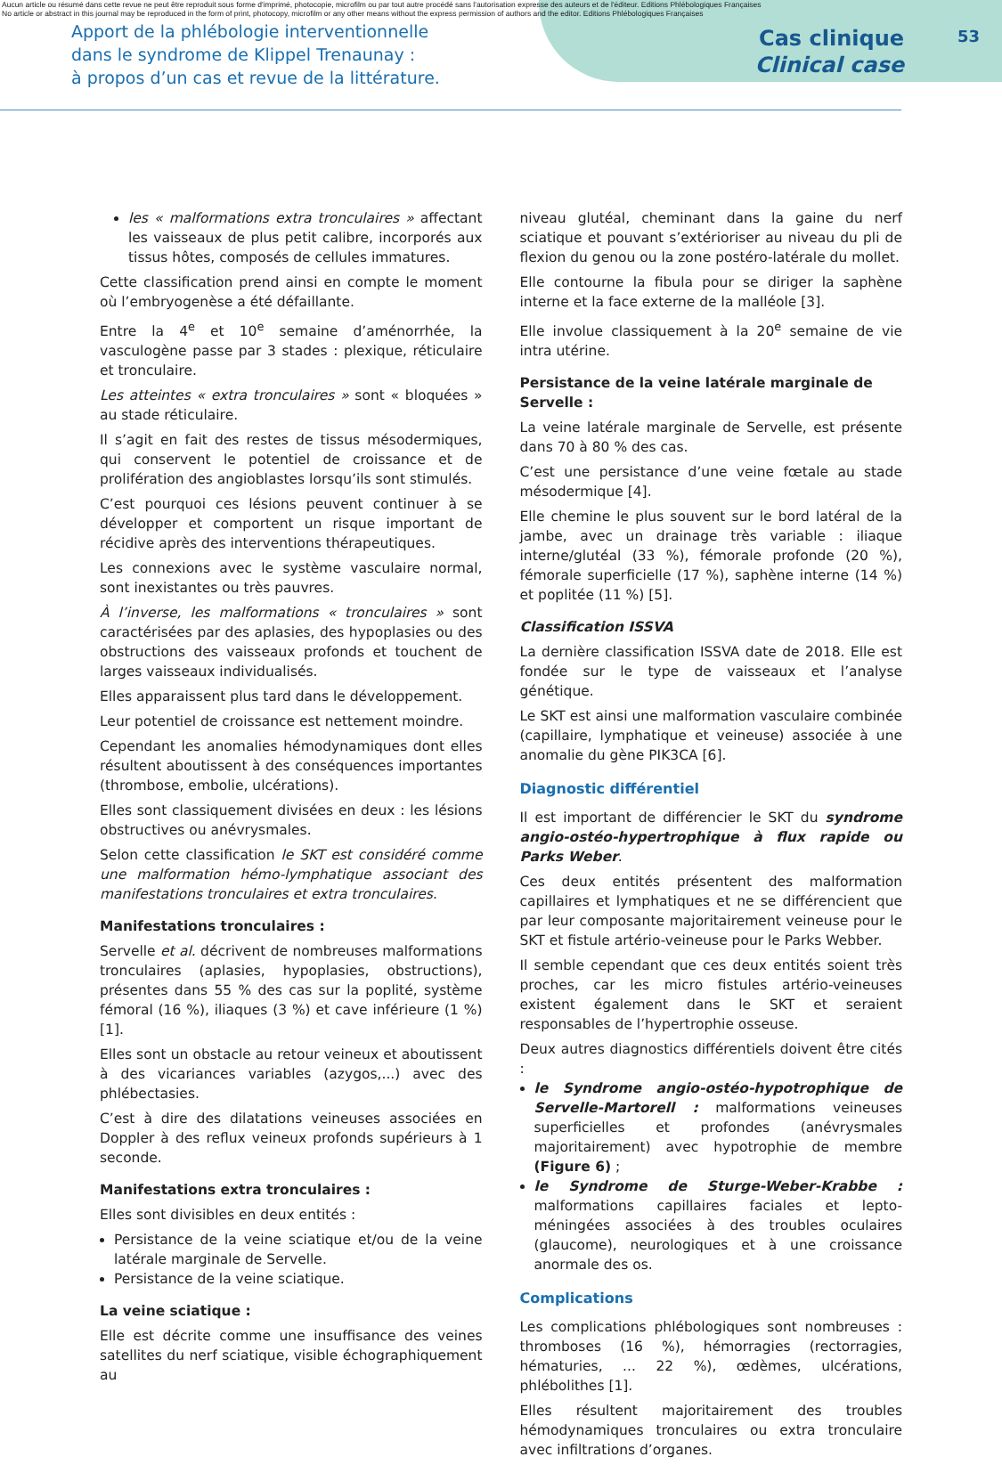Aucun article ou résumé dans cette revue ne peut être reproduit sous forme d'imprimé, photocopie, microfilm ou par tout autre procédé sans l'autorisation expresse des auteurs et de l'éditeur. Editions Phlébologiques Françaises
No article or abstract in this journal may be reproduced in the form of print, photocopy, microfilm or any other means without the express permission of authors and the editor. Editions Phlébologiques Françaises
53
Apport de la phlébologie interventionnelle
dans le syndrome de Klippel Trenaunay :
à propos d’un cas et revue de la littérature.
Cas clinique
Clinical case
les « malformations extra tronculaires » affectant les vaisseaux de plus petit calibre, incorporés aux tissus hôtes, composés de cellules immatures.
Cette classification prend ainsi en compte le moment où l’embryogenèse a été défaillante.
Entre la 4<sup>e</sup> et 10<sup>e</sup> semaine d’aménorrhée, la vasculogène passe par 3 stades : plexique, réticulaire et tronculaire.
Les atteintes « extra tronculaires » sont « bloquées » au stade réticulaire.
Il s’agit en fait des restes de tissus mésodermiques, qui conservent le potentiel de croissance et de prolifération des angioblastes lorsqu’ils sont stimulés.
C’est pourquoi ces lésions peuvent continuer à se développer et comportent un risque important de récidive après des interventions thérapeutiques.
Les connexions avec le système vasculaire normal, sont inexistantes ou très pauvres.
À l’inverse, les malformations « tronculaires » sont caractérisées par des aplasies, des hypoplasies ou des obstructions des vaisseaux profonds et touchent de larges vaisseaux individualisés.
Elles apparaissent plus tard dans le développement.
Leur potentiel de croissance est nettement moindre.
Cependant les anomalies hémodynamiques dont elles résultent aboutissent à des conséquences importantes (thrombose, embolie, ulcérations).
Elles sont classiquement divisées en deux : les lésions obstructives ou anévrysmales.
Selon cette classification le SKT est considéré comme une malformation hémo-lymphatique associant des manifestations tronculaires et extra tronculaires.
Manifestations tronculaires :
Servelle et al. décrivent de nombreuses malformations tronculaires (aplasies, hypoplasies, obstructions), présentes dans 55 % des cas sur la poplité, système fémoral (16 %), iliaques (3 %) et cave inférieure (1 %) [1].
Elles sont un obstacle au retour veineux et aboutissent à des vicariances variables (azygos,...) avec des phlébectasies.
C’est à dire des dilatations veineuses associées en Doppler à des reflux veineux profonds supérieurs à 1 seconde.
Manifestations extra tronculaires :
Elles sont divisibles en deux entités :
Persistance de la veine sciatique et/ou de la veine latérale marginale de Servelle.
Persistance de la veine sciatique.
La veine sciatique :
Elle est décrite comme une insuffisance des veines satellites du nerf sciatique, visible échographiquement au
niveau glutéal, cheminant dans la gaine du nerf sciatique et pouvant s’extérioriser au niveau du pli de flexion du genou ou la zone postéro-latérale du mollet.
Elle contourne la fibula pour se diriger la saphène interne et la face externe de la malléole [3].
Elle involue classiquement à la 20<sup>e</sup> semaine de vie intra utérine.
Persistance de la veine latérale marginale de Servelle :
La veine latérale marginale de Servelle, est présente dans 70 à 80 % des cas.
C’est une persistance d’une veine fœtale au stade mésodermique [4].
Elle chemine le plus souvent sur le bord latéral de la jambe, avec un drainage très variable : iliaque interne/glutéal (33 %), fémorale profonde (20 %), fémorale superficielle (17 %), saphène interne (14 %) et poplitée (11 %) [5].
Classification ISSVA
La dernière classification ISSVA date de 2018. Elle est fondée sur le type de vaisseaux et l’analyse génétique.
Le SKT est ainsi une malformation vasculaire combinée (capillaire, lymphatique et veineuse) associée à une anomalie du gène PIK3CA [6].
Diagnostic différentiel
Il est important de différencier le SKT du syndrome angio-ostéo-hypertrophique à flux rapide ou Parks Weber.
Ces deux entités présentent des malformation capillaires et lymphatiques et ne se différencient que par leur composante majoritairement veineuse pour le SKT et fistule artério-veineuse pour le Parks Webber.
Il semble cependant que ces deux entités soient très proches, car les micro fistules artério-veineuses existent également dans le SKT et seraient responsables de l’hypertrophie osseuse.
Deux autres diagnostics différentiels doivent être cités :
le Syndrome angio-ostéo-hypotrophique de Servelle-Martorell : malformations veineuses superficielles et profondes (anévrysmales majoritairement) avec hypotrophie de membre (Figure 6) ;
le Syndrome de Sturge-Weber-Krabbe : malformations capillaires faciales et lepto-méningées associées à des troubles oculaires (glaucome), neurologiques et à une croissance anormale des os.
Complications
Les complications phlébologiques sont nombreuses : thromboses (16 %), hémorragies (rectorragies, hématuries, ... 22 %), œdèmes, ulcérations, phlébolithes [1].
Elles résultent majoritairement des troubles hémodynamiques tronculaires ou extra tronculaire avec infiltrations d’organes.